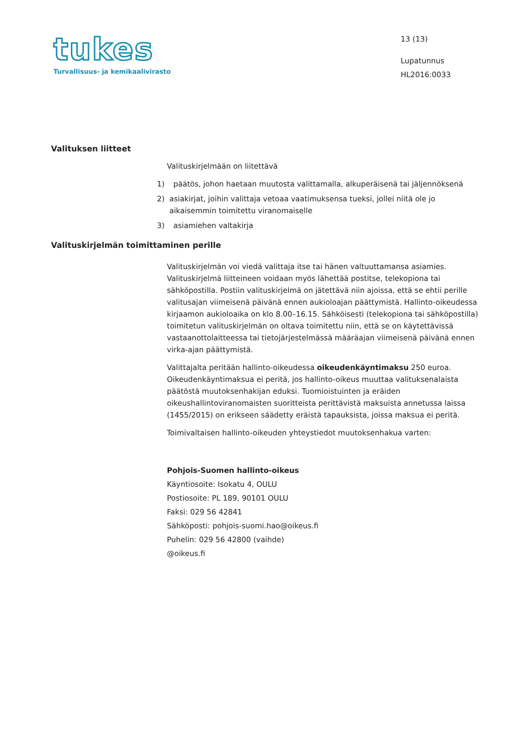tukes
Turvallisuus- ja kemikaalivirasto
13 (13)
Lupatunnus
HL2016:0033
Valituksen liitteet
Valituskirjelmään on liitettävä
1) päätös, johon haetaan muutosta valittamalla, alkuperäisenä tai jäljennöksenä
2) asiakirjat, joihin valittaja vetoaa vaatimuksensa tueksi, jollei niitä ole jo aikaisemmin toimitettu viranomaiselle
3) asiamiehen valtakirja
Valituskirjelmän toimittaminen perille
Valituskirjelmän voi viedä valittaja itse tai hänen valtuuttamansa asiamies. Valituskirjelmä liitteineen voidaan myös lähettää postitse, telekopiona tai sähköpostilla. Postiin valituskirjelmä on jätettävä niin ajoissa, että se ehtii perille valitusajan viimeisenä päivänä ennen aukioloajan päättymistä. Hallinto-oikeudessa kirjaamon aukioloaika on klo 8.00–16.15. Sähköisesti (telekopiona tai sähköpostilla) toimitetun valituskirjelmän on oltava toimitettu niin, että se on käytettävissä vastaanottolaitteessa tai tietojärjestelmässä määräajan viimeisenä päivänä ennen virka-ajan päättymistä.
Valittajalta peritään hallinto-oikeudessa oikeudenkäyntimaksu 250 euroa. Oikeudenkäyntimaksua ei peritä, jos hallinto-oikeus muuttaa valituksenalaista päätöstä muutoksenhakijan eduksi. Tuomioistuinten ja eräiden oikeushallintoviranomaisten suoritteista perittävistä maksuista annetussa laissa (1455/2015) on erikseen säädetty eräistä tapauksista, joissa maksua ei peritä.
Toimivaltaisen hallinto-oikeuden yhteystiedot muutoksenhakua varten:
Pohjois-Suomen hallinto-oikeus
Käyntiosoite: Isokatu 4, OULU
Postiosoite: PL 189, 90101 OULU
Faksi: 029 56 42841
Sähköposti: pohjois-suomi.hao@oikeus.fi
Puhelin: 029 56 42800 (vaihde)
@oikeus.fi